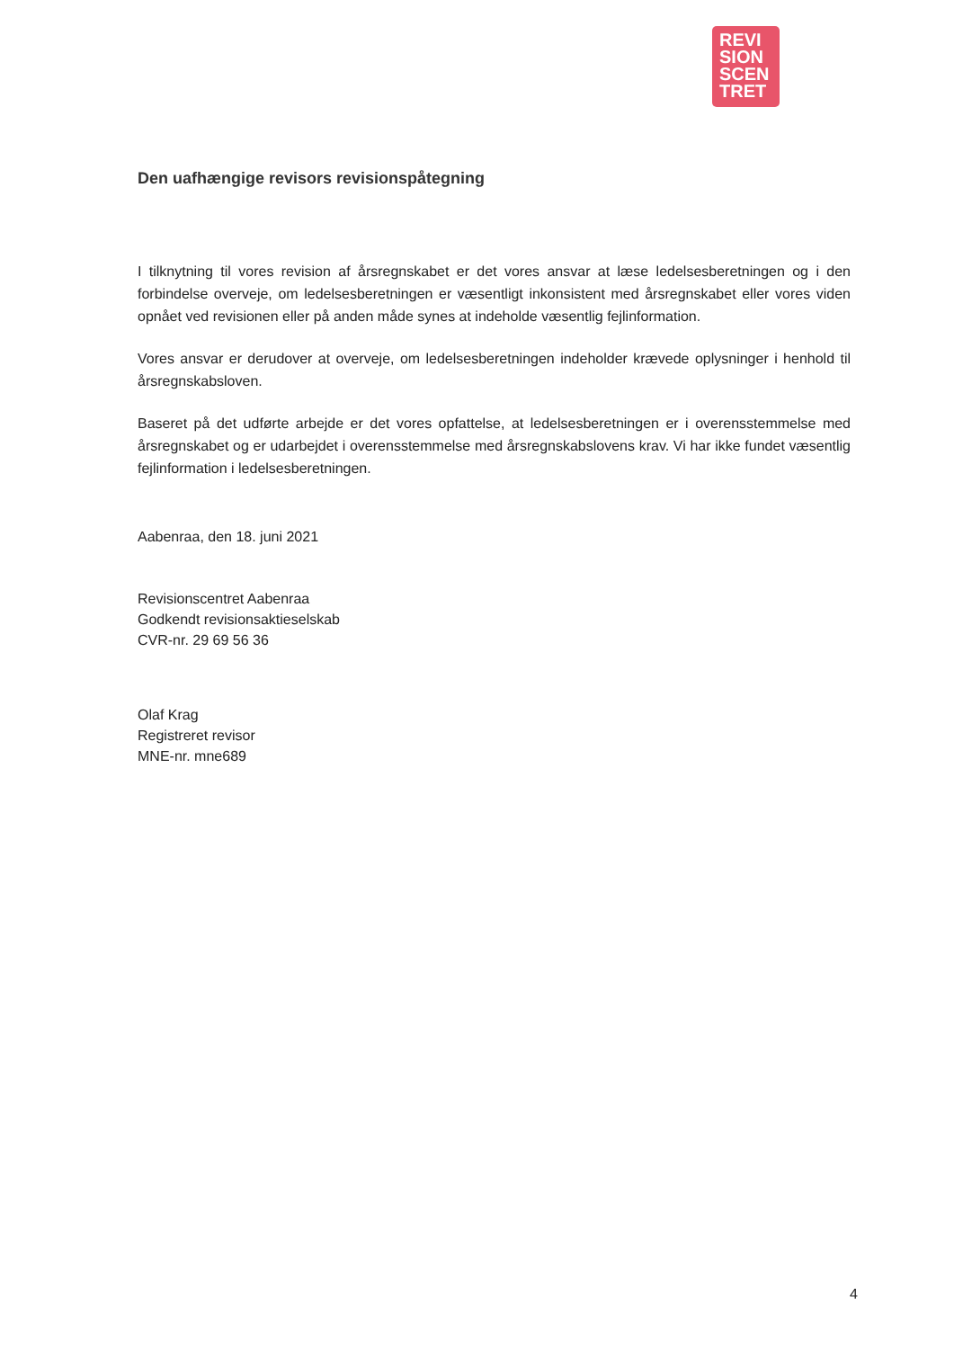REVI
SION
SCEN
TRET
Den uafhængige revisors revisionspåtegning
I tilknytning til vores revision af årsregnskabet er det vores ansvar at læse ledelsesberetningen og i den forbindelse overveje, om ledelsesberetningen er væsentligt inkonsistent med årsregnskabet eller vores viden opnået ved revisionen eller på anden måde synes at indeholde væsentlig fejlinformation.
Vores ansvar er derudover at overveje, om ledelsesberetningen indeholder krævede oplysninger i henhold til årsregnskabsloven.
Baseret på det udførte arbejde er det vores opfattelse, at ledelsesberetningen er i overensstemmelse med årsregnskabet og er udarbejdet i overensstemmelse med årsregnskabslovens krav. Vi har ikke fundet væsentlig fejlinformation i ledelsesberetningen.
Aabenraa, den 18. juni 2021
Revisionscentret Aabenraa
Godkendt revisionsaktieselskab
CVR-nr. 29 69 56 36
Olaf Krag
Registreret revisor
MNE-nr. mne689
4